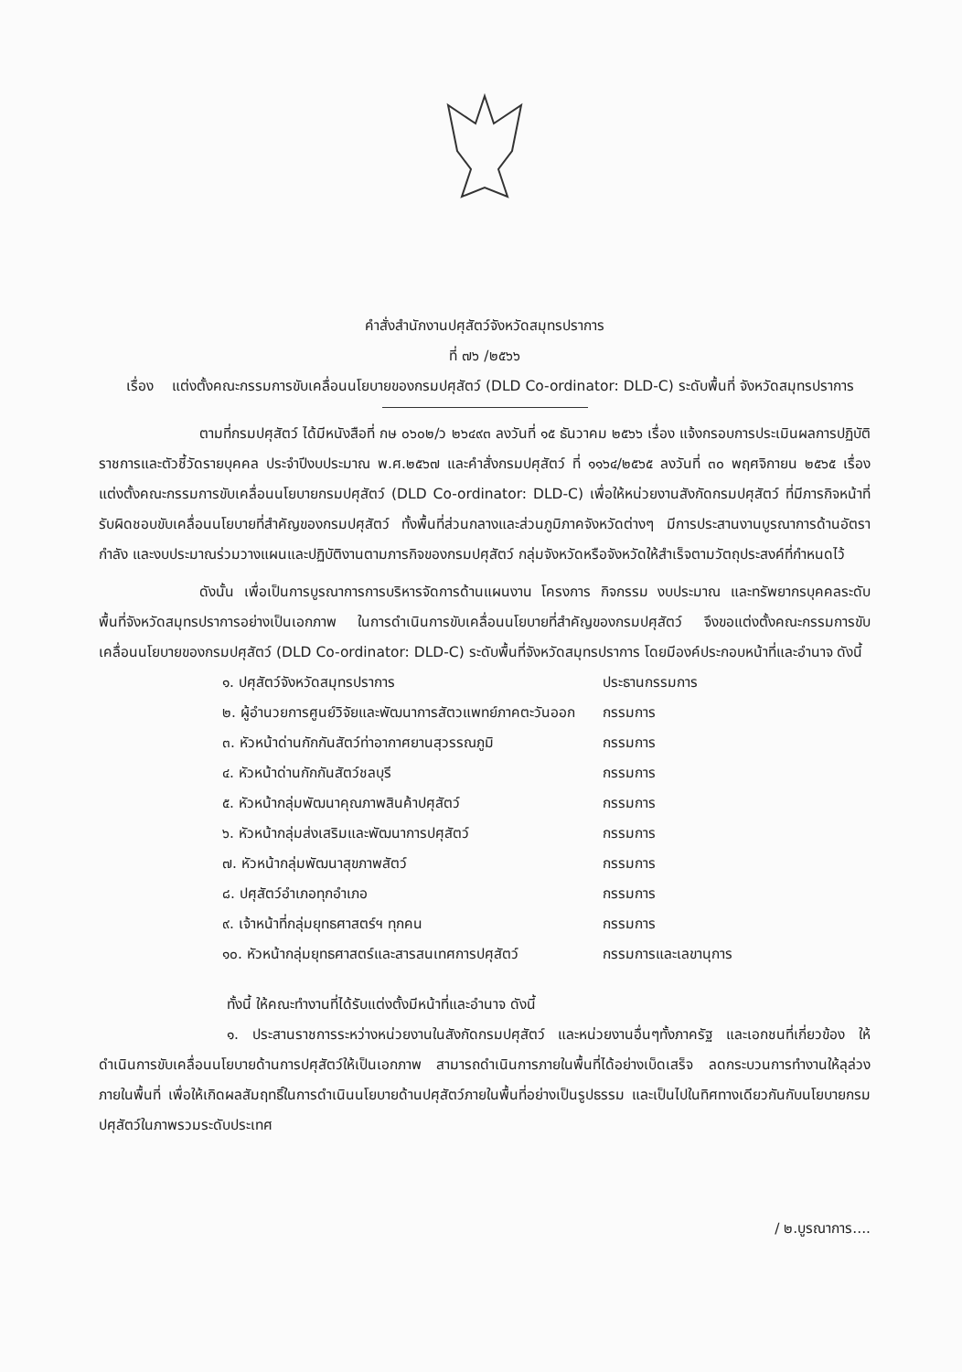คำสั่งสำนักงานปศุสัตว์จังหวัดสมุทรปราการ
ที่ ๗๖ /๒๕๖๖
เรื่อง แต่งตั้งคณะกรรมการขับเคลื่อนนโยบายของกรมปศุสัตว์ (DLD Co-ordinator: DLD-C) ระดับพื้นที่ จังหวัดสมุทรปราการ
ตามที่กรมปศุสัตว์ ได้มีหนังสือที่ กษ ๐๖๐๒/ว ๒๖๔๙๓ ลงวันที่ ๑๕ ธันวาคม ๒๕๖๖ เรื่อง แจ้งกรอบการประเมินผลการปฏิบัติราชการและตัวชี้วัดรายบุคคล ประจำปีงบประมาณ พ.ศ.๒๕๖๗ และคำสั่งกรมปศุสัตว์ ที่ ๑๑๖๔/๒๕๖๕ ลงวันที่ ๓๐ พฤศจิกายน ๒๕๖๕ เรื่อง แต่งตั้งคณะกรรมการขับเคลื่อนนโยบายกรมปศุสัตว์ (DLD Co-ordinator: DLD-C) เพื่อให้หน่วยงานสังกัดกรมปศุสัตว์ ที่มีภารกิจหน้าที่รับผิดชอบขับเคลื่อนนโยบายที่สำคัญของกรมปศุสัตว์ ทั้งพื้นที่ส่วนกลางและส่วนภูมิภาคจังหวัดต่างๆ มีการประสานงานบูรณาการด้านอัตรากำลัง และงบประมาณร่วมวางแผนและปฏิบัติงานตามภารกิจของกรมปศุสัตว์ กลุ่มจังหวัดหรือจังหวัดให้สำเร็จตามวัตถุประสงค์ที่กำหนดไว้
ดังนั้น เพื่อเป็นการบูรณาการการบริหารจัดการด้านแผนงาน โครงการ กิจกรรม งบประมาณ และทรัพยากรบุคคลระดับพื้นที่จังหวัดสมุทรปราการอย่างเป็นเอกภาพ ในการดำเนินการขับเคลื่อนนโยบายที่สำคัญของกรมปศุสัตว์ จึงขอแต่งตั้งคณะกรรมการขับเคลื่อนนโยบายของกรมปศุสัตว์ (DLD Co-ordinator: DLD-C) ระดับพื้นที่จังหวัดสมุทรปราการ โดยมีองค์ประกอบหน้าที่และอำนาจ ดังนี้
| ๑. ปศุสัตว์จังหวัดสมุทรปราการ | ประธานกรรมการ |
| ๒. ผู้อำนวยการศูนย์วิจัยและพัฒนาการสัตวแพทย์ภาคตะวันออก | กรรมการ |
| ๓. หัวหน้าด่านกักกันสัตว์ท่าอากาศยานสุวรรณภูมิ | กรรมการ |
| ๔. หัวหน้าด่านกักกันสัตว์ชลบุรี | กรรมการ |
| ๕. หัวหน้ากลุ่มพัฒนาคุณภาพสินค้าปศุสัตว์ | กรรมการ |
| ๖. หัวหน้ากลุ่มส่งเสริมและพัฒนาการปศุสัตว์ | กรรมการ |
| ๗. หัวหน้ากลุ่มพัฒนาสุขภาพสัตว์ | กรรมการ |
| ๘. ปศุสัตว์อำเภอทุกอำเภอ | กรรมการ |
| ๙. เจ้าหน้าที่กลุ่มยุทธศาสตร์ฯ ทุกคน | กรรมการ |
| ๑๐. หัวหน้ากลุ่มยุทธศาสตร์และสารสนเทศการปศุสัตว์ | กรรมการและเลขานุการ |
ทั้งนี้ ให้คณะทำงานที่ได้รับแต่งตั้งมีหน้าที่และอำนาจ ดังนี้
๑. ประสานราชการระหว่างหน่วยงานในสังกัดกรมปศุสัตว์ และหน่วยงานอื่นๆทั้งภาครัฐ และเอกชนที่เกี่ยวข้อง ให้ดำเนินการขับเคลื่อนนโยบายด้านการปศุสัตว์ให้เป็นเอกภาพ สามารถดำเนินการภายในพื้นที่ได้อย่างเบ็ดเสร็จ ลดกระบวนการทำงานให้ลุล่วงภายในพื้นที่ เพื่อให้เกิดผลสัมฤทธิ์ในการดำเนินนโยบายด้านปศุสัตว์ภายในพื้นที่อย่างเป็นรูปธรรม และเป็นไปในทิศทางเดียวกันกับนโยบายกรมปศุสัตว์ในภาพรวมระดับประเทศ
/ ๒.บูรณาการ....